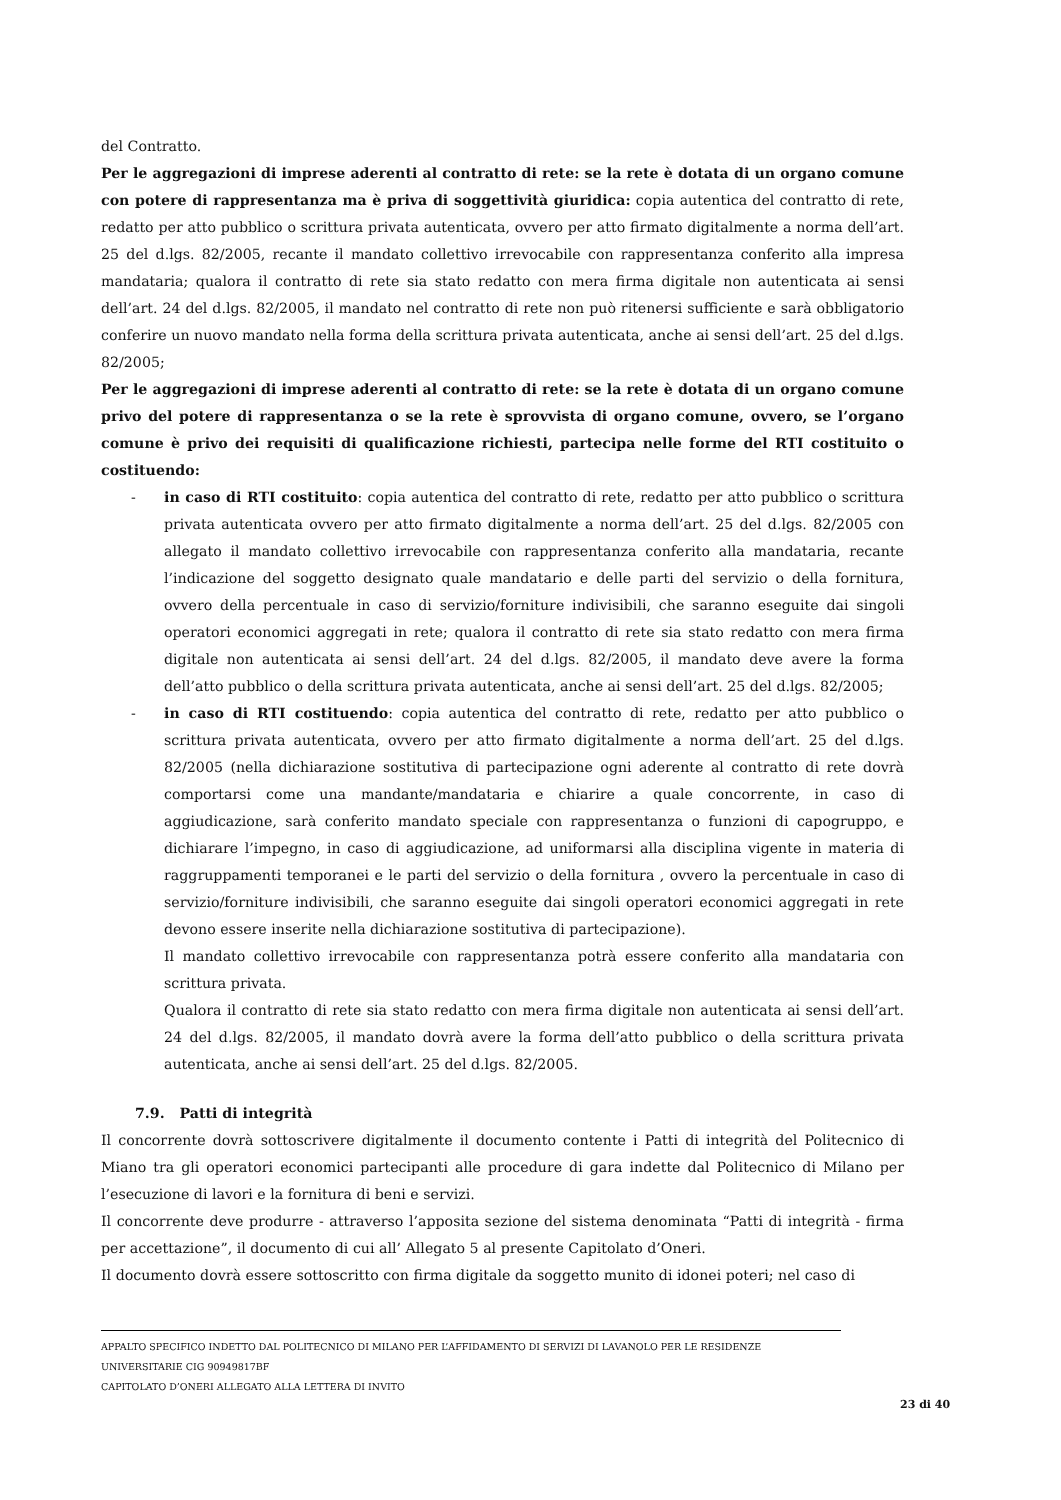del Contratto.
Per le aggregazioni di imprese aderenti al contratto di rete: se la rete è dotata di un organo comune con potere di rappresentanza ma è priva di soggettività giuridica: copia autentica del contratto di rete, redatto per atto pubblico o scrittura privata autenticata, ovvero per atto firmato digitalmente a norma dell’art. 25 del d.lgs. 82/2005, recante il mandato collettivo irrevocabile con rappresentanza conferito alla impresa mandataria; qualora il contratto di rete sia stato redatto con mera firma digitale non autenticata ai sensi dell’art. 24 del d.lgs. 82/2005, il mandato nel contratto di rete non può ritenersi sufficiente e sarà obbligatorio conferire un nuovo mandato nella forma della scrittura privata autenticata, anche ai sensi dell’art. 25 del d.lgs. 82/2005;
Per le aggregazioni di imprese aderenti al contratto di rete: se la rete è dotata di un organo comune privo del potere di rappresentanza o se la rete è sprovvista di organo comune, ovvero, se l’organo comune è privo dei requisiti di qualificazione richiesti, partecipa nelle forme del RTI costituito o costituendo:
- in caso di RTI costituito: copia autentica del contratto di rete, redatto per atto pubblico o scrittura privata autenticata ovvero per atto firmato digitalmente a norma dell’art. 25 del d.lgs. 82/2005 con allegato il mandato collettivo irrevocabile con rappresentanza conferito alla mandataria, recante l’indicazione del soggetto designato quale mandatario e delle parti del servizio o della fornitura, ovvero della percentuale in caso di servizio/forniture indivisibili, che saranno eseguite dai singoli operatori economici aggregati in rete; qualora il contratto di rete sia stato redatto con mera firma digitale non autenticata ai sensi dell’art. 24 del d.lgs. 82/2005, il mandato deve avere la forma dell’atto pubblico o della scrittura privata autenticata, anche ai sensi dell’art. 25 del d.lgs. 82/2005;
- in caso di RTI costituendo: copia autentica del contratto di rete, redatto per atto pubblico o scrittura privata autenticata, ovvero per atto firmato digitalmente a norma dell’art. 25 del d.lgs. 82/2005 (nella dichiarazione sostitutiva di partecipazione ogni aderente al contratto di rete dovrà comportarsi come una mandante/mandataria e chiarire a quale concorrente, in caso di aggiudicazione, sarà conferito mandato speciale con rappresentanza o funzioni di capogruppo, e dichiarare l’impegno, in caso di aggiudicazione, ad uniformarsi alla disciplina vigente in materia di raggruppamenti temporanei e le parti del servizio o della fornitura , ovvero la percentuale in caso di servizio/forniture indivisibili, che saranno eseguite dai singoli operatori economici aggregati in rete devono essere inserite nella dichiarazione sostitutiva di partecipazione).
Il mandato collettivo irrevocabile con rappresentanza potrà essere conferito alla mandataria con scrittura privata.
Qualora il contratto di rete sia stato redatto con mera firma digitale non autenticata ai sensi dell’art. 24 del d.lgs. 82/2005, il mandato dovrà avere la forma dell’atto pubblico o della scrittura privata autenticata, anche ai sensi dell’art. 25 del d.lgs. 82/2005.
7.9. Patti di integrità
Il concorrente dovrà sottoscrivere digitalmente il documento contente i Patti di integrità del Politecnico di Miano tra gli operatori economici partecipanti alle procedure di gara indette dal Politecnico di Milano per l’esecuzione di lavori e la fornitura di beni e servizi.
Il concorrente deve produrre - attraverso l’apposita sezione del sistema denominata “Patti di integrità - firma per accettazione”, il documento di cui all’ Allegato 5 al presente Capitolato d’Oneri.
Il documento dovrà essere sottoscritto con firma digitale da soggetto munito di idonei poteri; nel caso di
APPALTO SPECIFICO INDETTO DAL POLITECNICO DI MILANO PER L’AFFIDAMENTO DI SERVIZI DI LAVANOLO PER LE RESIDENZE UNIVERSITARIE CIG 90949817BF
CAPITOLATO D’ONERI ALLEGATO ALLA LETTERA DI INVITO
23 di 40